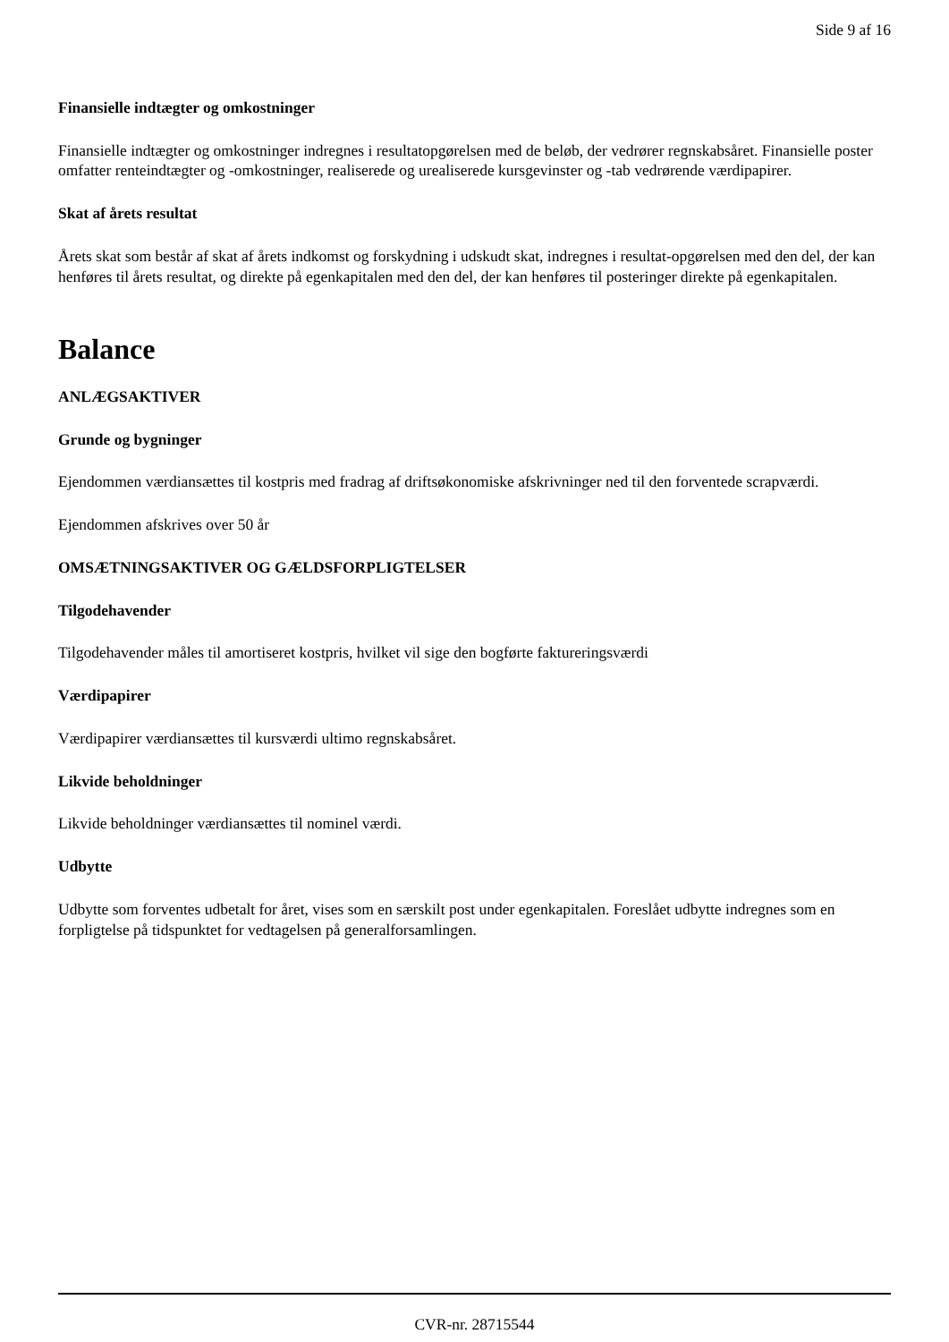Side 9 af 16
Finansielle indtægter og omkostninger
Finansielle indtægter og omkostninger indregnes i resultatopgørelsen med de beløb, der vedrører regnskabsåret. Finansielle poster omfatter renteindtægter og -omkostninger, realiserede og urealiserede kursgevinster og -tab vedrørende værdipapirer.
Skat af årets resultat
Årets skat som består af skat af årets indkomst og forskydning i udskudt skat, indregnes i resultat-opgørelsen med den del, der kan henføres til årets resultat, og direkte på egenkapitalen med den del, der kan henføres til posteringer direkte på egenkapitalen.
Balance
ANLÆGSAKTIVER
Grunde og bygninger
Ejendommen værdiansættes til kostpris med fradrag af driftsøkonomiske afskrivninger ned til den forventede scrapværdi.
Ejendommen afskrives over 50 år
OMSÆTNINGSAKTIVER OG GÆLDSFORPLIGTELSER
Tilgodehavender
Tilgodehavender måles til amortiseret kostpris, hvilket vil sige den bogførte faktureringsværdi
Værdipapirer
Værdipapirer værdiansættes til kursværdi ultimo regnskabsåret.
Likvide beholdninger
Likvide beholdninger værdiansættes til nominel værdi.
Udbytte
Udbytte som forventes udbetalt for året, vises som en særskilt post under egenkapitalen. Foreslået udbytte indregnes som en forpligtelse på tidspunktet for vedtagelsen på generalforsamlingen.
CVR-nr. 28715544